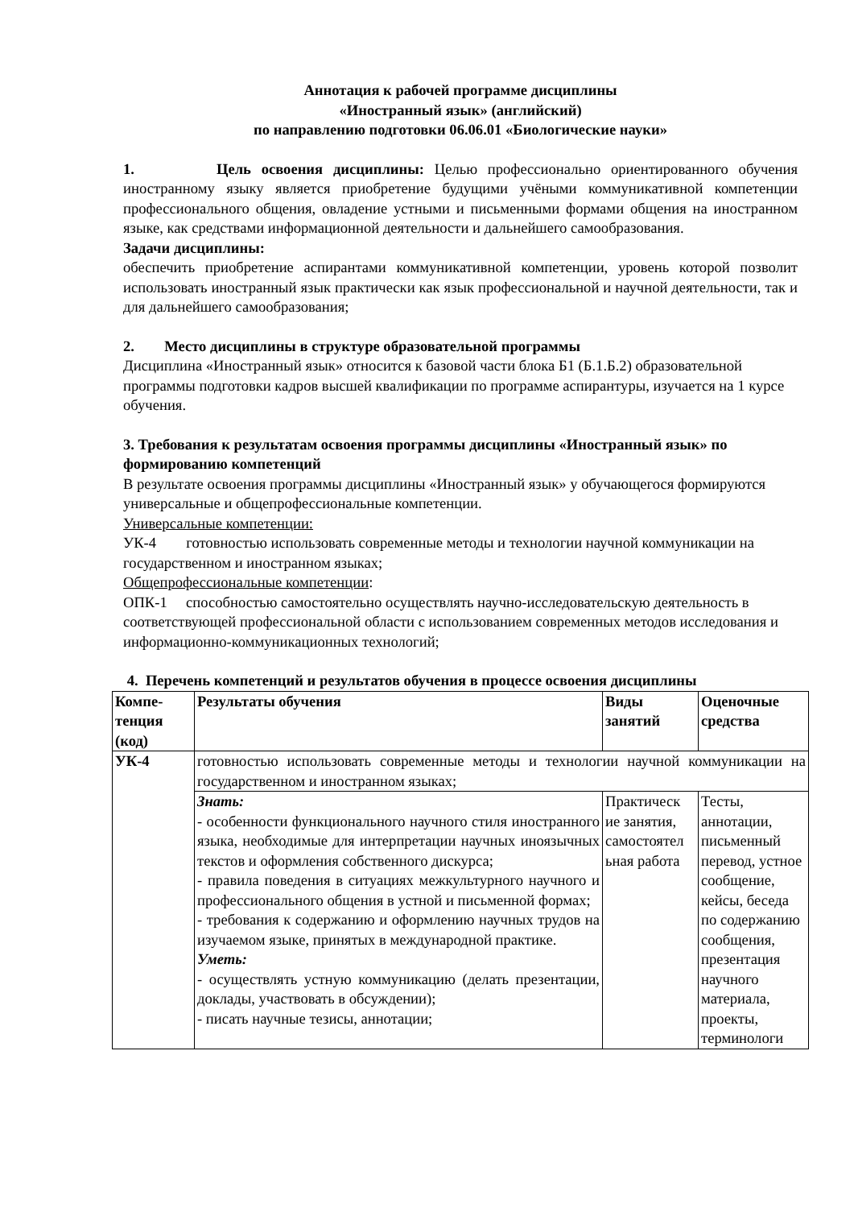Аннотация к рабочей программе дисциплины
«Иностранный язык» (английский)
по направлению подготовки 06.06.01 «Биологические науки»
1. Цель освоения дисциплины: Целью профессионально ориентированного обучения иностранному языку является приобретение будущими учёными коммуникативной компетенции профессионального общения, овладение устными и письменными формами общения на иностранном языке, как средствами информационной деятельности и дальнейшего самообразования.
Задачи дисциплины:
обеспечить приобретение аспирантами коммуникативной компетенции, уровень которой позволит использовать иностранный язык практически как язык профессиональной и научной деятельности, так и для дальнейшего самообразования;
2. Место дисциплины в структуре образовательной программы
Дисциплина «Иностранный язык» относится к базовой части блока Б1 (Б.1.Б.2) образовательной программы подготовки кадров высшей квалификации по программе аспирантуры, изучается на 1 курсе обучения.
3. Требования к результатам освоения программы дисциплины «Иностранный язык» по формированию компетенций
В результате освоения программы дисциплины «Иностранный язык» у обучающегося формируются универсальные и общепрофессиональные компетенции.
Универсальные компетенции:
УК-4 готовностью использовать современные методы и технологии научной коммуникации на государственном и иностранном языках;
Общепрофессиональные компетенции:
ОПК-1 способностью самостоятельно осуществлять научно-исследовательскую деятельность в соответствующей профессиональной области с использованием современных методов исследования и информационно-коммуникационных технологий;
4. Перечень компетенций и результатов обучения в процессе освоения дисциплины
| Компе- тенция (код) | Результаты обучения | Виды занятий | Оценочные средства |
| --- | --- | --- | --- |
| УК-4 | готовностью использовать современные методы и технологии научной коммуникации на государственном и иностранном языках; | | |
| | Знать: - особенности функционального научного стиля иностранного языка, необходимые для интерпретации научных иноязычных текстов и оформления собственного дискурса; - правила поведения в ситуациях межкультурного научного и профессионального общения в устной и письменной формах; - требования к содержанию и оформлению научных трудов на изучаемом языке, принятых в международной практике. Уметь: - осуществлять устную коммуникацию (делать презентации, доклады, участвовать в обсуждении); - писать научные тезисы, аннотации; | Практическ ие занятия, самостоятел ьная работа | Тесты, аннотации, письменный перевод, устное сообщение, кейсы, беседа по содержанию сообщения, презентация научного материала, проекты, терминологи |